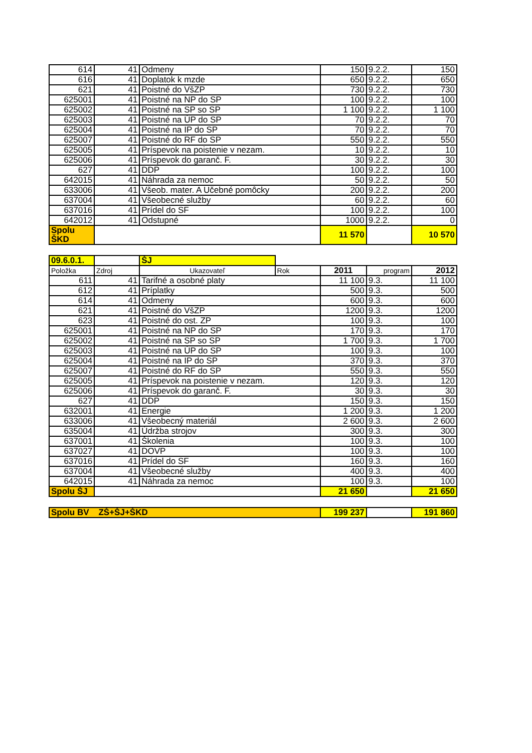| 614 | 41 | Odmeny | 150 | 9.2.2. | 150 |
| 616 | 41 | Doplatok k mzde | 650 | 9.2.2. | 650 |
| 621 | 41 | Poistné do VšZP | 730 | 9.2.2. | 730 |
| 625001 | 41 | Poistné na NP do SP | 100 | 9.2.2. | 100 |
| 625002 | 41 | Poistné na SP so SP | 1 100 | 9.2.2. | 1 100 |
| 625003 | 41 | Poistné na ÚP do SP | 70 | 9.2.2. | 70 |
| 625004 | 41 | Poistné na IP do SP | 70 | 9.2.2. | 70 |
| 625007 | 41 | Poistné do RF do SP | 550 | 9.2.2. | 550 |
| 625005 | 41 | Príspevok na poistenie v nezam. | 10 | 9.2.2. | 10 |
| 625006 | 41 | Príspevok do garanč. F. | 30 | 9.2.2. | 30 |
| 627 | 41 | DDP | 100 | 9.2.2. | 100 |
| 642015 | 41 | Náhrada za nemoc | 50 | 9.2.2. | 50 |
| 633006 | 41 | Všeob. mater. A Učebné pomôcky | 200 | 9.2.2. | 200 |
| 637004 | 41 | Všeobecné služby | 60 | 9.2.2. | 60 |
| 637016 | 41 | Prídel do SF | 100 | 9.2.2. | 100 |
| 642012 | 41 | Odstupné | 1000 | 9.2.2. | 0 |
| Spolu ŠKD | | | 11 570 | | 10 570 |
| 09.6.0.1. | | ŠJ | | | | |
| Položka | Zdroj | Ukazovateľ | Rok | 2011 | program | 2012 |
| 611 | 41 | Tarifné a osobné platy | | 11 100 | 9.3. | 11 100 |
| 612 | 41 | Príplatky | | 500 | 9.3. | 500 |
| 614 | 41 | Odmeny | | 600 | 9.3. | 600 |
| 621 | 41 | Poistné do VšZP | | 1200 | 9.3. | 1200 |
| 623 | 41 | Poistné do ost. ZP | | 100 | 9.3. | 100 |
| 625001 | 41 | Poistné na NP do SP | | 170 | 9.3. | 170 |
| 625002 | 41 | Poistné na SP so SP | | 1 700 | 9.3. | 1 700 |
| 625003 | 41 | Poistné na ÚP do SP | | 100 | 9.3. | 100 |
| 625004 | 41 | Poistné na IP do SP | | 370 | 9.3. | 370 |
| 625007 | 41 | Poistné do RF do SP | | 550 | 9.3. | 550 |
| 625005 | 41 | Príspevok na poistenie v nezam. | | 120 | 9.3. | 120 |
| 625006 | 41 | Príspevok do garanč. F. | | 30 | 9.3. | 30 |
| 627 | 41 | DDP | | 150 | 9.3. | 150 |
| 632001 | 41 | Energie | | 1 200 | 9.3. | 1 200 |
| 633006 | 41 | Všeobecný materiál | | 2 600 | 9.3. | 2 600 |
| 635004 | 41 | Údržba strojov | | 300 | 9.3. | 300 |
| 637001 | 41 | Školenia | | 100 | 9.3. | 100 |
| 637027 | 41 | DOVP | | 100 | 9.3. | 100 |
| 637016 | 41 | Prídel do SF | | 160 | 9.3. | 160 |
| 637004 | 41 | Všeobecné služby | | 400 | 9.3. | 400 |
| 642015 | 41 | Náhrada za nemoc | | 100 | 9.3. | 100 |
| Spolu ŠJ | | | | 21 650 | | 21 650 |
| Spolu BV ZŠ+ŠJ+ŠKD | 199 237 | | 191 860 |